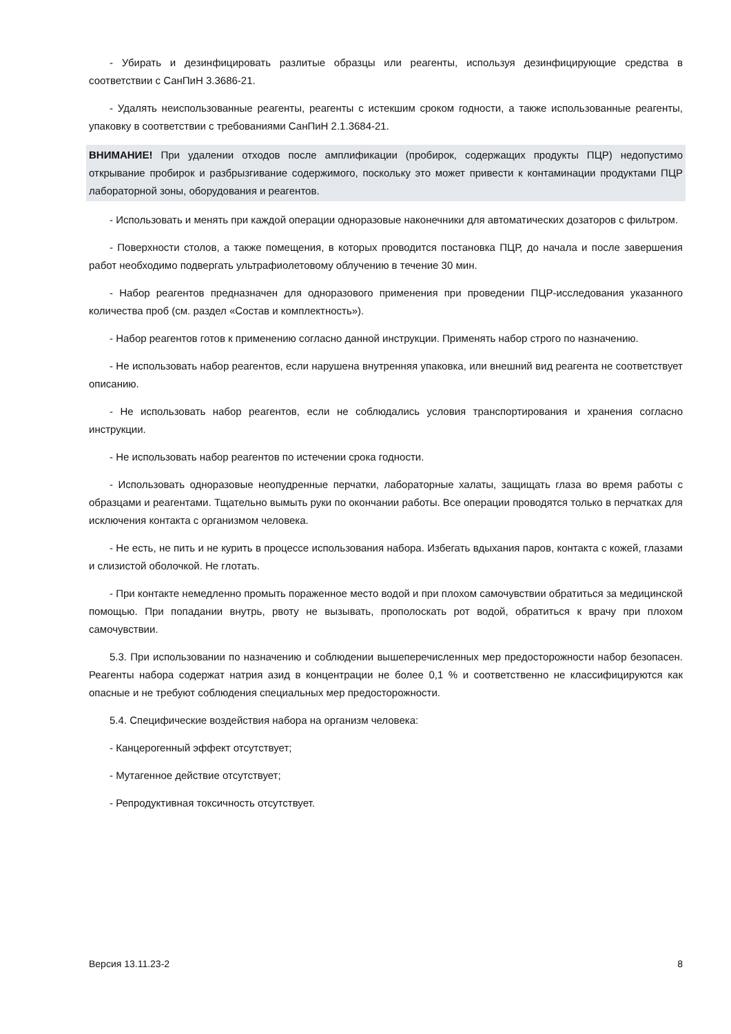- Убирать и дезинфицировать разлитые образцы или реагенты, используя дезинфицирующие средства в соответствии с СанПиН 3.3686-21.
- Удалять неиспользованные реагенты, реагенты с истекшим сроком годности, а также использованные реагенты, упаковку в соответствии с требованиями СанПиН 2.1.3684-21.
ВНИМАНИЕ! При удалении отходов после амплификации (пробирок, содержащих продукты ПЦР) недопустимо открывание пробирок и разбрызгивание содержимого, поскольку это может привести к контаминации продуктами ПЦР лабораторной зоны, оборудования и реагентов.
- Использовать и менять при каждой операции одноразовые наконечники для автоматических дозаторов с фильтром.
- Поверхности столов, а также помещения, в которых проводится постановка ПЦР, до начала и после завершения работ необходимо подвергать ультрафиолетовому облучению в течение 30 мин.
- Набор реагентов предназначен для одноразового применения при проведении ПЦР-исследования указанного количества проб (см. раздел «Состав и комплектность»).
- Набор реагентов готов к применению согласно данной инструкции. Применять набор строго по назначению.
- Не использовать набор реагентов, если нарушена внутренняя упаковка, или внешний вид реагента не соответствует описанию.
- Не использовать набор реагентов, если не соблюдались условия транспортирования и хранения согласно инструкции.
- Не использовать набор реагентов по истечении срока годности.
- Использовать одноразовые неопудренные перчатки, лабораторные халаты, защищать глаза во время работы с образцами и реагентами. Тщательно вымыть руки по окончании работы. Все операции проводятся только в перчатках для исключения контакта с организмом человека.
- Не есть, не пить и не курить в процессе использования набора. Избегать вдыхания паров, контакта с кожей, глазами и слизистой оболочкой. Не глотать.
- При контакте немедленно промыть пораженное место водой и при плохом самочувствии обратиться за медицинской помощью. При попадании внутрь, рвоту не вызывать, прополоскать рот водой, обратиться к врачу при плохом самочувствии.
5.3. При использовании по назначению и соблюдении вышеперечисленных мер предосторожности набор безопасен. Реагенты набора содержат натрия азид в концентрации не более 0,1 % и соответственно не классифицируются как опасные и не требуют соблюдения специальных мер предосторожности.
5.4. Специфические воздействия набора на организм человека:
- Канцерогенный эффект отсутствует;
- Мутагенное действие отсутствует;
- Репродуктивная токсичность отсутствует.
Версия 13.11.23-2 8